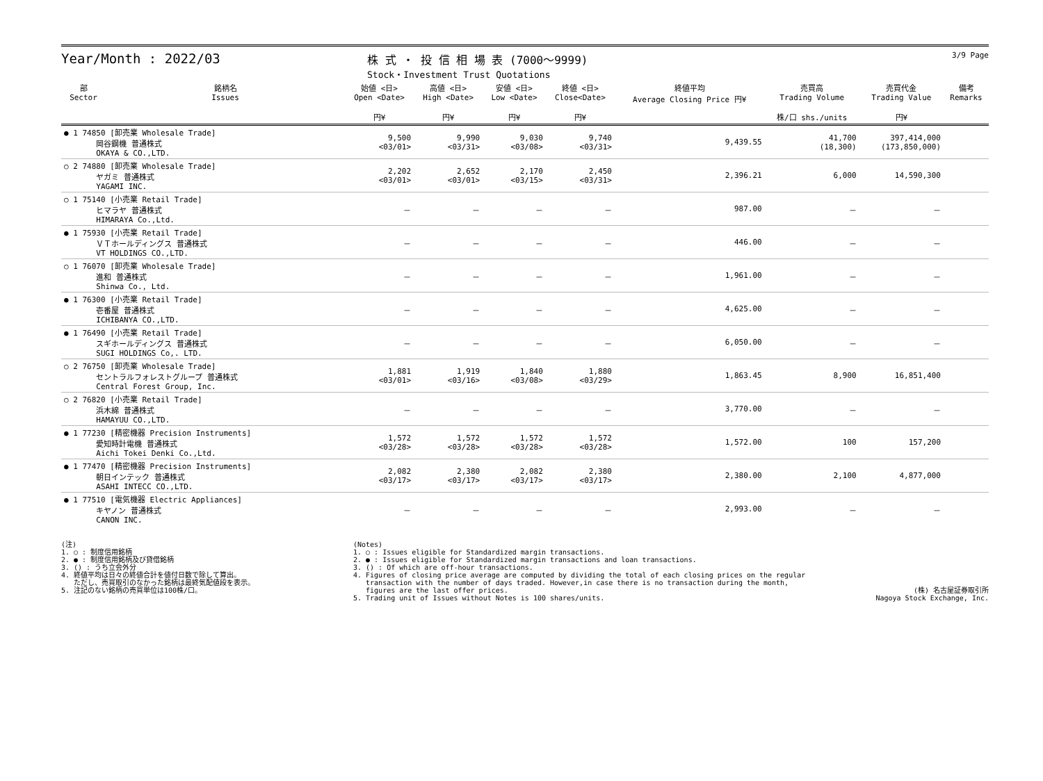Year/Month : 2022/03
株 式 ・ 投 信 相 場 表 (7000～9999)
Stock・Investment Trust Quotations
3/9 Page
| 部 Sector | 銘柄名 Issues | 始値 <日> Open <Date> 円¥ | 高値 <日> High <Date> 円¥ | 安値 <日> Low <Date> 円¥ | 終値 <日> Close<Date> 円¥ | 終値平均 Average Closing Price 円¥ | 売買高 Trading Volume 株/口 shs./units | 売買代金 Trading Value 円¥ | 備考 Remarks |
| --- | --- | --- | --- | --- | --- | --- | --- | --- | --- |
| ● 1 74850 [卸売業 Wholesale Trade] 岡谷鋼機 普通株式 OKAYA & CO.,LTD. | | 9,500 <03/01> | 9,990 <03/31> | 9,030 <03/08> | 9,740 <03/31> | 9,439.55 | 41,700 (18,300) | 397,414,000 (173,850,000) | |
| ○ 2 74880 [卸売業 Wholesale Trade] ヤガミ 普通株式 YAGAMI INC. | | 2,202 <03/01> | 2,652 <03/01> | 2,170 <03/15> | 2,450 <03/31> | 2,396.21 | 6,000 | 14,590,300 | |
| ○ 1 75140 [小売業 Retail Trade] ヒマラヤ 普通株式 HIMARAYA Co.,Ltd. | | － | － | － | － | 987.00 | － | － | |
| ● 1 75930 [小売業 Retail Trade] ＶＴホールディングス 普通株式 VT HOLDINGS CO.,LTD. | | － | － | － | － | 446.00 | － | － | |
| ○ 1 76070 [卸売業 Wholesale Trade] 進和 普通株式 Shinwa Co., Ltd. | | － | － | － | － | 1,961.00 | － | － | |
| ● 1 76300 [小売業 Retail Trade] 壱番屋 普通株式 ICHIBANYA CO.,LTD. | | － | － | － | － | 4,625.00 | － | － | |
| ● 1 76490 [小売業 Retail Trade] スギホールディングス 普通株式 SUGI HOLDINGS Co,. LTD. | | － | － | － | － | 6,050.00 | － | － | |
| ○ 2 76750 [卸売業 Wholesale Trade] セントラルフォレストグループ 普通株式 Central Forest Group, Inc. | | 1,881 <03/01> | 1,919 <03/16> | 1,840 <03/08> | 1,880 <03/29> | 1,863.45 | 8,900 | 16,851,400 | |
| ○ 2 76820 [小売業 Retail Trade] 浜木綿 普通株式 HAMAYUU CO.,LTD. | | － | － | － | － | 3,770.00 | － | － | |
| ● 1 77230 [精密機器 Precision Instruments] 愛知時計電機 普通株式 Aichi Tokei Denki Co.,Ltd. | | 1,572 <03/28> | 1,572 <03/28> | 1,572 <03/28> | 1,572 <03/28> | 1,572.00 | 100 | 157,200 | |
| ● 1 77470 [精密機器 Precision Instruments] 朝日インテック 普通株式 ASAHI INTECC CO.,LTD. | | 2,082 <03/17> | 2,380 <03/17> | 2,082 <03/17> | 2,380 <03/17> | 2,380.00 | 2,100 | 4,877,000 | |
| ● 1 77510 [電気機器 Electric Appliances] キヤノン 普通株式 CANON INC. | | － | － | － | － | 2,993.00 | － | － | |
(注) 1. ○ : 制度信用銘柄 2. ● : 制度信用銘柄及び貸借銘柄 3. () : うち立会外分 4. 終値平均は日々の終値合計を値付日数で除して算出。 ただし、売買取引のなかった銘柄は最終気配値段を表示。 5. 注記のない銘柄の売買単位は100株/口。
(Notes) 1. ○ : Issues eligible for Standardized margin transactions. 2. ● : Issues eligible for Standardized margin transactions and loan transactions. 3. () : Of which are off-hour transactions. 4. Figures of closing price average are computed by dividing the total of each closing prices on the regular transaction with the number of days traded. However,in case there is no transaction during the month, figures are the last offer prices. 5. Trading unit of Issues without Notes is 100 shares/units.
(株) 名古屋証券取引所 Nagoya Stock Exchange, Inc.